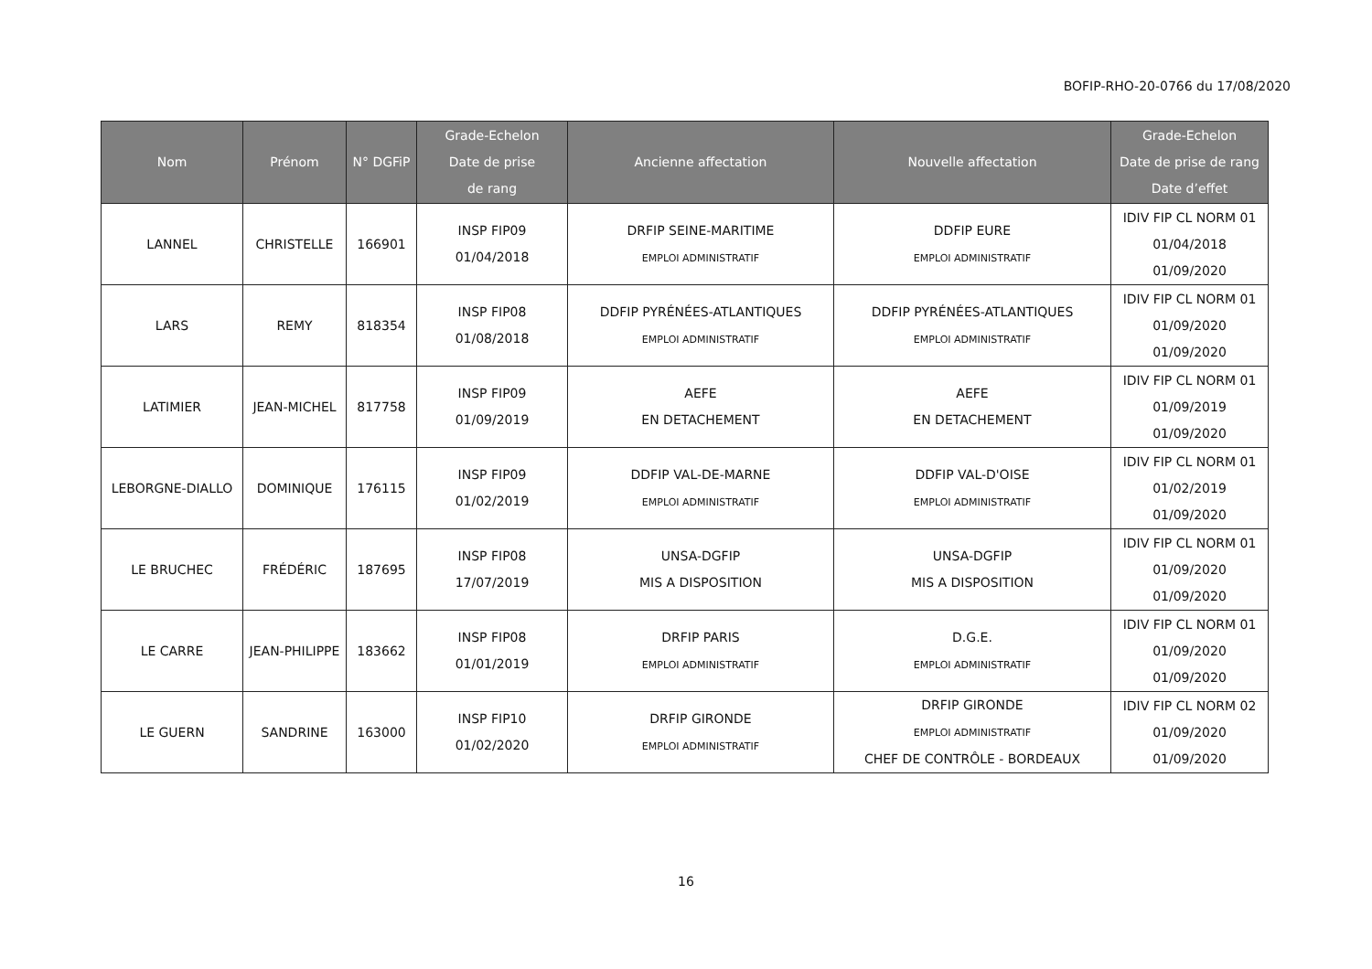BOFIP-RHO-20-0766 du 17/08/2020
| Nom | Prénom | N° DGFiP | Grade-Echelon Date de prise de rang | Ancienne affectation | Nouvelle affectation | Grade-Echelon Date de prise de rang Date d’effet |
| --- | --- | --- | --- | --- | --- | --- |
| LANNEL | CHRISTELLE | 166901 | INSP FIP09 01/04/2018 | DRFIP SEINE-MARITIME EMPLOI ADMINISTRATIF | DDFIP EURE EMPLOI ADMINISTRATIF | IDIV FIP CL NORM 01 01/04/2018 01/09/2020 |
| LARS | REMY | 818354 | INSP FIP08 01/08/2018 | DDFIP PYRÉNÉES-ATLANTIQUES EMPLOI ADMINISTRATIF | DDFIP PYRÉNÉES-ATLANTIQUES EMPLOI ADMINISTRATIF | IDIV FIP CL NORM 01 01/09/2020 01/09/2020 |
| LATIMIER | JEAN-MICHEL | 817758 | INSP FIP09 01/09/2019 | AEFE EN DETACHEMENT | AEFE EN DETACHEMENT | IDIV FIP CL NORM 01 01/09/2019 01/09/2020 |
| LEBORGNE-DIALLO | DOMINIQUE | 176115 | INSP FIP09 01/02/2019 | DDFIP VAL-DE-MARNE EMPLOI ADMINISTRATIF | DDFIP VAL-D'OISE EMPLOI ADMINISTRATIF | IDIV FIP CL NORM 01 01/02/2019 01/09/2020 |
| LE BRUCHEC | FRÉDÉRIC | 187695 | INSP FIP08 17/07/2019 | UNSA-DGFIP MIS A DISPOSITION | UNSA-DGFIP MIS A DISPOSITION | IDIV FIP CL NORM 01 01/09/2020 01/09/2020 |
| LE CARRE | JEAN-PHILIPPE | 183662 | INSP FIP08 01/01/2019 | DRFIP PARIS EMPLOI ADMINISTRATIF | D.G.E. EMPLOI ADMINISTRATIF | IDIV FIP CL NORM 01 01/09/2020 01/09/2020 |
| LE GUERN | SANDRINE | 163000 | INSP FIP10 01/02/2020 | DRFIP GIRONDE EMPLOI ADMINISTRATIF | DRFIP GIRONDE EMPLOI ADMINISTRATIF CHEF DE CONTRÔLE - BORDEAUX | IDIV FIP CL NORM 02 01/09/2020 01/09/2020 |
16